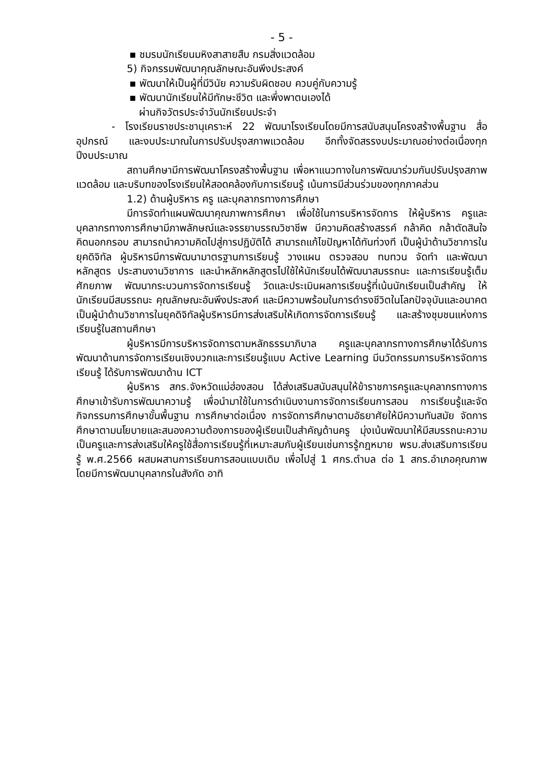- 5 -
▪ ชมรมนักเรียนมหิงสาสายสืบ กรมสิ่งแวดล้อม
5) กิจกรรมพัฒนาคุณลักษณะอันพึงประสงค์
▪ พัฒนาให้เป็นผู้ที่มีวินัย ความรับผิดชอบ ควบคู่กับความรู้
▪ พัฒนานักเรียนให้มีทักษะชีวิต และพึ่งพาตนเองได้
ผ่านกิจวัตรประจำวันนักเรียนประจำ
- โรงเรียนราชประชานุเคราะห์ 22 พัฒนาโรงเรียนโดยมีการสนับสนุนโครงสร้างพื้นฐาน สื่อ อุปกรณ์ และงบประมาณในการปรับปรุงสภาพแวดล้อม อีกทั้งจัดสรรงบประมาณอย่างต่อเนื่องทุกปีงบประมาณ
สถานศึกษามีการพัฒนาโครงสร้างพื้นฐาน เพื่อหาแนวทางในการพัฒนาร่วมกันปรับปรุงสภาพแวดล้อม และบริบทของโรงเรียนให้สอดคล้องกับการเรียนรู้ เน้นการมีส่วนร่วมของทุกภาคส่วน
1.2) ด้านผู้บริหาร ครู และบุคลากรทางการศึกษา
มีการจัดทำแผนพัฒนาคุณภาพการศึกษา เพื่อใช้ในการบริหารจัดการ ให้ผู้บริหาร ครูและบุคลากรทางการศึกษามีภาพลักษณ์และจรรยาบรรณวิชาชีพ มีความคิดสร้างสรรค์ กล้าคิด กล้าตัดสินใจ คิดนอกกรอบ สามารถนำความคิดไปสู่การปฏิบัติได้ สามารถแก้ไขปัญหาได้ทันท่วงที เป็นผู้นำด้านวิชาการในยุคดิจิทัล ผู้บริหารมีการพัฒนามาตรฐานการเรียนรู้ วางแผน ตรวจสอบ ทบทวน จัดทำ และพัฒนาหลักสูตร ประสานงานวิชาการ และนำหลักหลักสูตรไปใช้ให้นักเรียนได้พัฒนาสมรรถนะ และการเรียนรู้เต็มศักยภาพ พัฒนากระบวนการจัดการเรียนรู้ วัดและประเมินผลการเรียนรู้ที่เน้นนักเรียนเป็นสำคัญ ให้นักเรียนมีสมรรถนะ คุณลักษณะอันพึงประสงค์ และมีความพร้อมในการดำรงชีวิตในโลกปัจจุบันและอนาคต เป็นผู้นำด้านวิชาการในยุคดิจิทัลผู้บริหารมีการส่งเสริมให้เกิดการจัดการเรียนรู้ และสร้างชุมชนแห่งการเรียนรู้ในสถานศึกษา
ผู้บริหารมีการบริหารจัดการตามหลักธรรมาภิบาล ครูและบุคลากรทางการศึกษาได้รับการพัฒนาด้านการจัดการเรียนเชิงบวกและการเรียนรู้แบบ Active Learning มีนวัตกรรมการบริหารจัดการเรียนรู้ ได้รับการพัฒนาด้าน ICT
ผู้บริหาร สกร.จังหวัดแม่ฮ่องสอน ได้ส่งเสริมสนับสนุนให้ข้าราชการครูและบุคลากรทางการศึกษาเข้ารับการพัฒนาความรู้ เพื่อนำมาใช้ในการดำเนินงานการจัดการเรียนการสอน การเรียนรู้และจัดกิจกรรมการศึกษาขั้นพื้นฐาน การศึกษาต่อเนื่อง การจัดการศึกษาตามอัธยาศัยให้มีความทันสมัย จัดการศึกษาตามนโยบายและสนองความต้องการของผู้เรียนเป็นสำคัญด้านครู มุ่งเน้นพัฒนาให้มีสมรรถนะความเป็นครูและการส่งเสริมให้ครูใช้สื่อการเรียนรู้ที่เหมาะสมกับผู้เรียนเช่นการรู้กฎหมาย พรบ.ส่งเสริมการเรียนรู้ พ.ศ.2566 ผสมผสานการเรียนการสอนแบบเดิม เพื่อไปสู่ 1 ศกร.ตำบล ต่อ 1 สกร.อำเภอคุณภาพ โดยมีการพัฒนาบุคลากรในสังกัด อาทิ